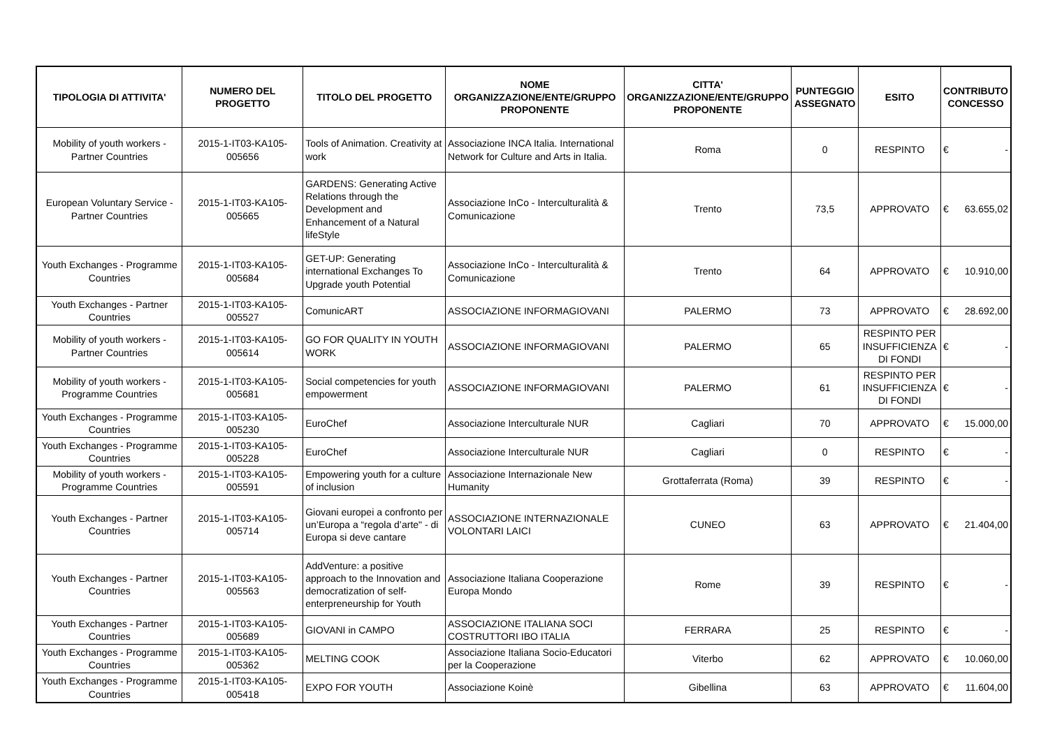| TIPOLOGIA DI ATTIVITA' | NUMERO DEL PROGETTO | TITOLO DEL PROGETTO | NOME ORGANIZZAZIONE/ENTE/GRUPPO PROPONENTE | CITTA' ORGANIZZAZIONE/ENTE/GRUPPO PROPONENTE | PUNTEGGIO ASSEGNATO | ESITO | CONTRIBUTO CONCESSO |
| --- | --- | --- | --- | --- | --- | --- | --- |
| Mobility of youth workers - Partner Countries | 2015-1-IT03-KA105-005656 | Tools of Animation. Creativity at work | Associazione INCA Italia. International Network for Culture and Arts in Italia. | Roma | 0 | RESPINTO | € - |
| European Voluntary Service - Partner Countries | 2015-1-IT03-KA105-005665 | GARDENS: Generating Active Relations through the Development and Enhancement of a Natural lifeStyle | Associazione InCo - Interculturalità & Comunicazione | Trento | 73,5 | APPROVATO | € 63.655,02 |
| Youth Exchanges - Programme Countries | 2015-1-IT03-KA105-005684 | GET-UP: Generating international Exchanges To Upgrade youth Potential | Associazione InCo - Interculturalità & Comunicazione | Trento | 64 | APPROVATO | € 10.910,00 |
| Youth Exchanges - Partner Countries | 2015-1-IT03-KA105-005527 | ComunicART | ASSOCIAZIONE INFORMAGIOVANI | PALERMO | 73 | APPROVATO | € 28.692,00 |
| Mobility of youth workers - Partner Countries | 2015-1-IT03-KA105-005614 | GO FOR QUALITY IN YOUTH WORK | ASSOCIAZIONE INFORMAGIOVANI | PALERMO | 65 | RESPINTO PER INSUFFICIENZA DI FONDI | € - |
| Mobility of youth workers - Programme Countries | 2015-1-IT03-KA105-005681 | Social competencies for youth empowerment | ASSOCIAZIONE INFORMAGIOVANI | PALERMO | 61 | RESPINTO PER INSUFFICIENZA DI FONDI | € - |
| Youth Exchanges - Programme Countries | 2015-1-IT03-KA105-005230 | EuroChef | Associazione Interculturale NUR | Cagliari | 70 | APPROVATO | € 15.000,00 |
| Youth Exchanges - Programme Countries | 2015-1-IT03-KA105-005228 | EuroChef | Associazione Interculturale NUR | Cagliari | 0 | RESPINTO | € - |
| Mobility of youth workers - Programme Countries | 2015-1-IT03-KA105-005591 | Empowering youth for a culture of inclusion | Associazione Internazionale New Humanity | Grottaferrata (Roma) | 39 | RESPINTO | € - |
| Youth Exchanges - Partner Countries | 2015-1-IT03-KA105-005714 | Giovani europei a confronto per un’Europa a “regola d’arte" - di Europa si deve cantare | ASSOCIAZIONE INTERNAZIONALE VOLONTARI LAICI | CUNEO | 63 | APPROVATO | € 21.404,00 |
| Youth Exchanges - Partner Countries | 2015-1-IT03-KA105-005563 | AddVenture: a positive approach to the Innovation and democratization of self-enterpreneurship for Youth | Associazione Italiana Cooperazione Europa Mondo | Rome | 39 | RESPINTO | € - |
| Youth Exchanges - Partner Countries | 2015-1-IT03-KA105-005689 | GIOVANI in CAMPO | ASSOCIAZIONE ITALIANA SOCI COSTRUTTORI IBO ITALIA | FERRARA | 25 | RESPINTO | € - |
| Youth Exchanges - Programme Countries | 2015-1-IT03-KA105-005362 | MELTING COOK | Associazione Italiana Socio-Educatori per la Cooperazione | Viterbo | 62 | APPROVATO | € 10.060,00 |
| Youth Exchanges - Programme Countries | 2015-1-IT03-KA105-005418 | EXPO FOR YOUTH | Associazione Koinè | Gibellina | 63 | APPROVATO | € 11.604,00 |